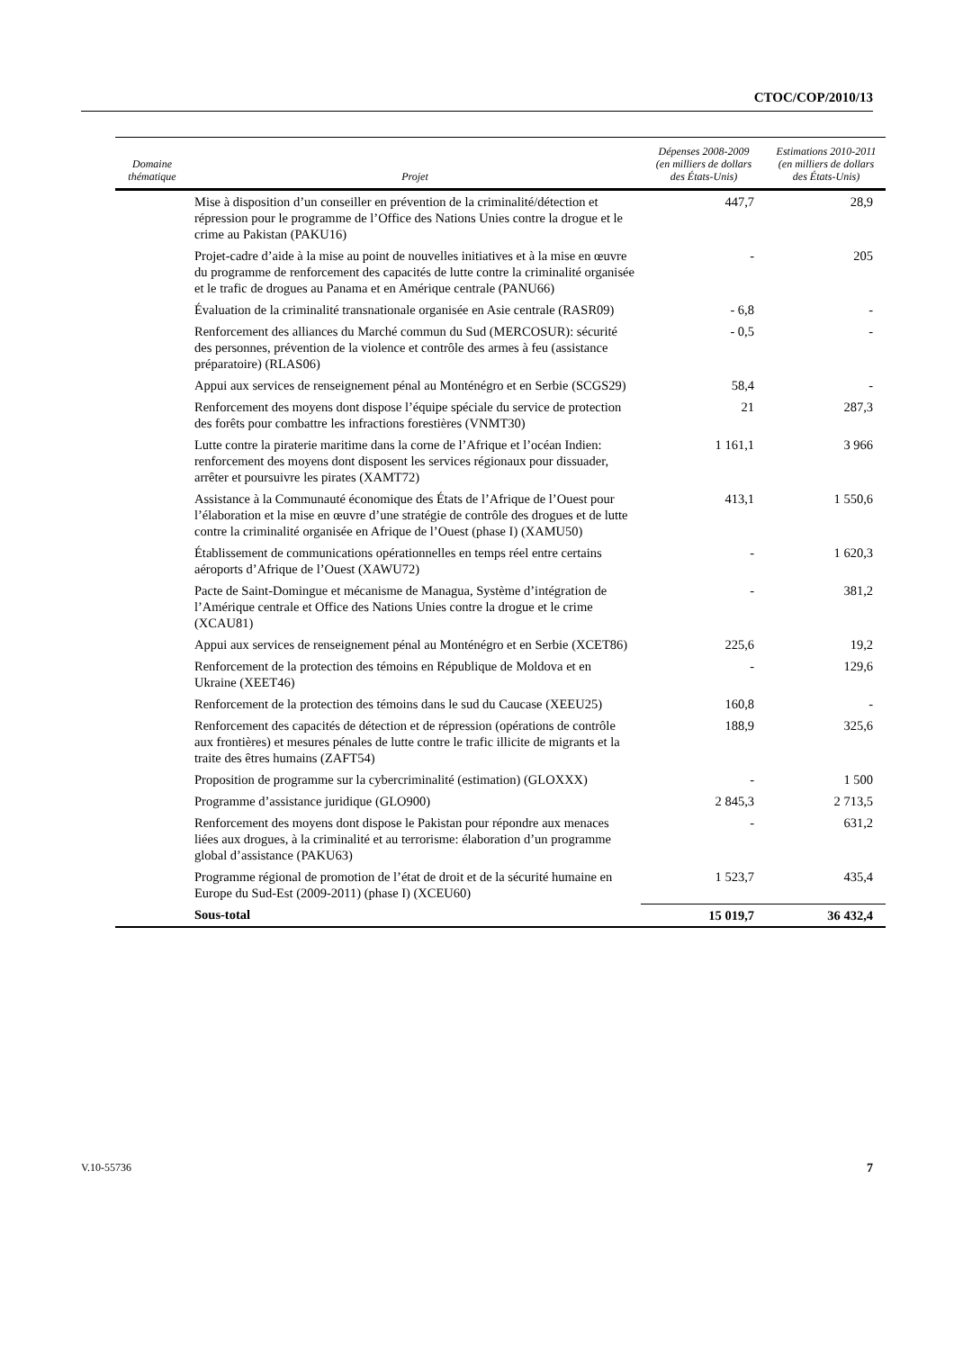CTOC/COP/2010/13
| Domaine thématique | Projet | Dépenses 2008-2009 (en milliers de dollars des États-Unis) | Estimations 2010-2011 (en milliers de dollars des États-Unis) |
| --- | --- | --- | --- |
| | Mise à disposition d’un conseiller en prévention de la criminalité/détection et répression pour le programme de l’Office des Nations Unies contre la drogue et le crime au Pakistan (PAKU16) | 447,7 | 28,9 |
| | Projet-cadre d’aide à la mise au point de nouvelles initiatives et à la mise en œuvre du programme de renforcement des capacités de lutte contre la criminalité organisée et le trafic de drogues au Panama et en Amérique centrale (PANU66) | - | 205 |
| | Évaluation de la criminalité transnationale organisée en Asie centrale (RASR09) | - 6,8 | - |
| | Renforcement des alliances du Marché commun du Sud (MERCOSUR): sécurité des personnes, prévention de la violence et contrôle des armes à feu (assistance préparatoire) (RLAS06) | - 0,5 | - |
| | Appui aux services de renseignement pénal au Monténégro et en Serbie (SCGS29) | 58,4 | - |
| | Renforcement des moyens dont dispose l’équipe spéciale du service de protection des forêts pour combattre les infractions forestières (VNMT30) | 21 | 287,3 |
| | Lutte contre la piraterie maritime dans la corne de l’Afrique et l’océan Indien: renforcement des moyens dont disposent les services régionaux pour dissuader, arrêter et poursuivre les pirates (XAMT72) | 1 161,1 | 3 966 |
| | Assistance à la Communauté économique des États de l’Afrique de l’Ouest pour l’élaboration et la mise en œuvre d’une stratégie de contrôle des drogues et de lutte contre la criminalité organisée en Afrique de l’Ouest (phase I) (XAMU50) | 413,1 | 1 550,6 |
| | Établissement de communications opérationnelles en temps réel entre certains aéroports d’Afrique de l’Ouest (XAWU72) | - | 1 620,3 |
| | Pacte de Saint-Domingue et mécanisme de Managua, Système d’intégration de l’Amérique centrale et Office des Nations Unies contre la drogue et le crime (XCAU81) | - | 381,2 |
| | Appui aux services de renseignement pénal au Monténégro et en Serbie (XCET86) | 225,6 | 19,2 |
| | Renforcement de la protection des témoins en République de Moldova et en Ukraine (XEET46) | - | 129,6 |
| | Renforcement de la protection des témoins dans le sud du Caucase (XEEU25) | 160,8 | - |
| | Renforcement des capacités de détection et de répression (opérations de contrôle aux frontières) et mesures pénales de lutte contre le trafic illicite de migrants et la traite des êtres humains (ZAFT54) | 188,9 | 325,6 |
| | Proposition de programme sur la cybercriminalité (estimation) (GLOXXX) | - | 1 500 |
| | Programme d’assistance juridique (GLO900) | 2 845,3 | 2 713,5 |
| | Renforcement des moyens dont dispose le Pakistan pour répondre aux menaces liées aux drogues, à la criminalité et au terrorisme: élaboration d’un programme global d’assistance (PAKU63) | - | 631,2 |
| | Programme régional de promotion de l’état de droit et de la sécurité humaine en Europe du Sud-Est (2009-2011) (phase I) (XCEU60) | 1 523,7 | 435,4 |
| | Sous-total | 15 019,7 | 36 432,4 |
V.10-55736 7